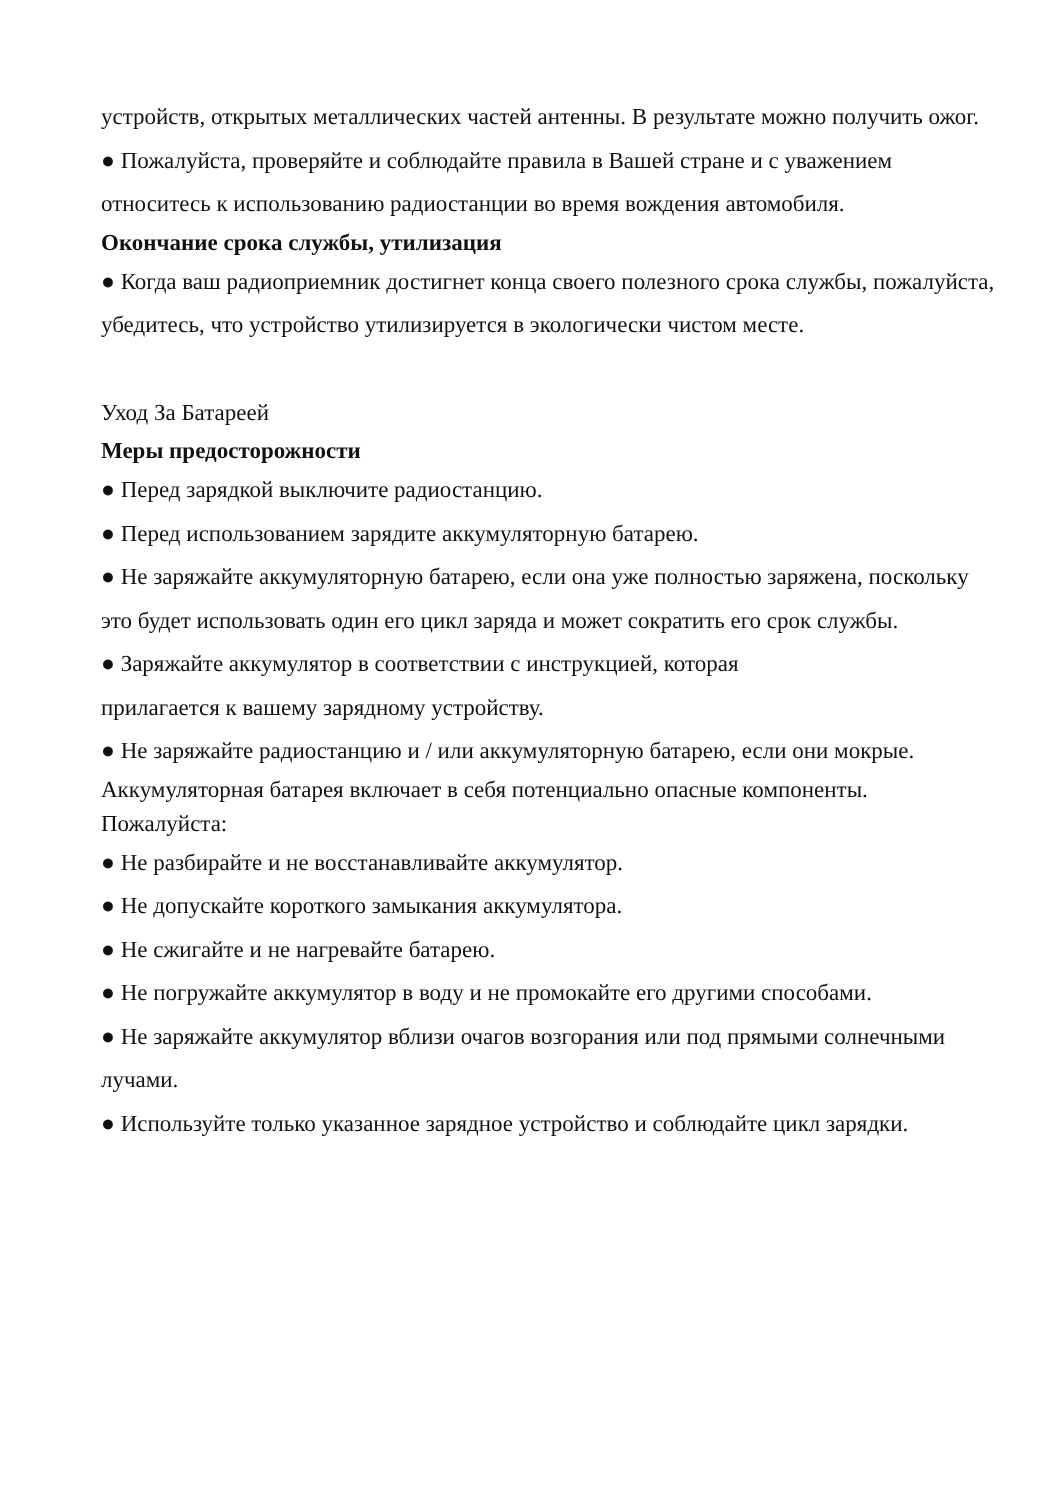устройств, открытых металлических частей антенны. В результате можно получить ожог.
● Пожалуйста, проверяйте и соблюдайте правила в Вашей стране и с уважением относитесь к использованию радиостанции во время вождения автомобиля.
Окончание срока службы, утилизация
● Когда ваш радиоприемник достигнет конца своего полезного срока службы, пожалуйста, убедитесь, что устройство утилизируется в экологически чистом месте.
Уход За Батареей
Меры предосторожности
● Перед зарядкой выключите радиостанцию.
● Перед использованием зарядите аккумуляторную батарею.
● Не заряжайте аккумуляторную батарею, если она уже полностью заряжена, поскольку это будет использовать один его цикл заряда и может сократить его срок службы.
● Заряжайте аккумулятор в соответствии с инструкцией, которая
прилагается к вашему зарядному устройству.
● Не заряжайте радиостанцию и / или аккумуляторную батарею, если они мокрые.
Аккумуляторная батарея включает в себя потенциально опасные компоненты.
Пожалуйста:
● Не разбирайте и не восстанавливайте аккумулятор.
● Не допускайте короткого замыкания аккумулятора.
● Не сжигайте и не нагревайте батарею.
● Не погружайте аккумулятор в воду и не промокайте его другими способами.
● Не заряжайте аккумулятор вблизи очагов возгорания или под прямыми солнечными лучами.
● Используйте только указанное зарядное устройство и соблюдайте цикл зарядки.